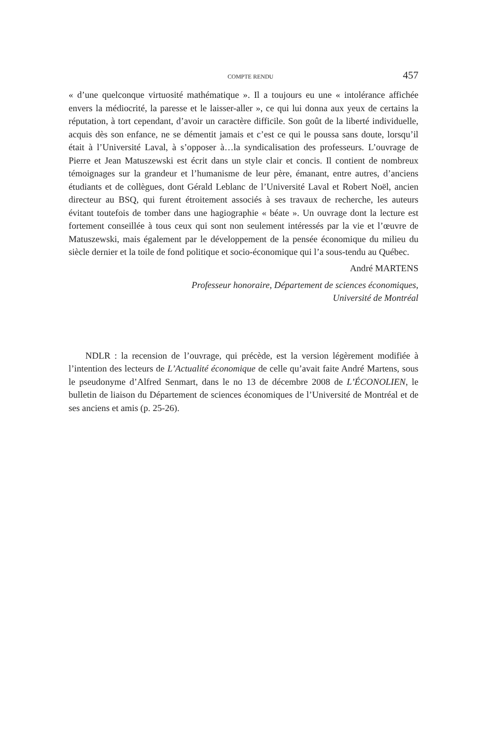COMPTE RENDU 457
« d’une quelconque virtuosité mathématique ». Il a toujours eu une « intolérance affichée envers la médiocrité, la paresse et le laisser-aller », ce qui lui donna aux yeux de certains la réputation, à tort cependant, d’avoir un caractère difficile. Son goût de la liberté individuelle, acquis dès son enfance, ne se démentit jamais et c’est ce qui le poussa sans doute, lorsqu’il était à l’Université Laval, à s’opposer à…la syndicalisation des professeurs. L’ouvrage de Pierre et Jean Matuszewski est écrit dans un style clair et concis. Il contient de nombreux témoignages sur la grandeur et l’humanisme de leur père, émanant, entre autres, d’anciens étudiants et de collègues, dont Gérald Leblanc de l’Université Laval et Robert Noël, ancien directeur au BSQ, qui furent étroitement associés à ses travaux de recherche, les auteurs évitant toutefois de tomber dans une hagiographie « béate ». Un ouvrage dont la lecture est fortement conseillée à tous ceux qui sont non seulement intéressés par la vie et l’œuvre de Matuszewski, mais également par le développement de la pensée économique du milieu du siècle dernier et la toile de fond politique et socio-économique qui l’a sous-tendu au Québec.
André MARTENS
Professeur honoraire, Département de sciences économiques,
Université de Montréal
NDLR : la recension de l’ouvrage, qui précède, est la version légèrement modifiée à l’intention des lecteurs de L’Actualité économique de celle qu’avait faite André Martens, sous le pseudonyme d’Alfred Senmart, dans le no 13 de décembre 2008 de L’ÉCONOLIEN, le bulletin de liaison du Département de sciences économiques de l’Université de Montréal et de ses anciens et amis (p. 25-26).